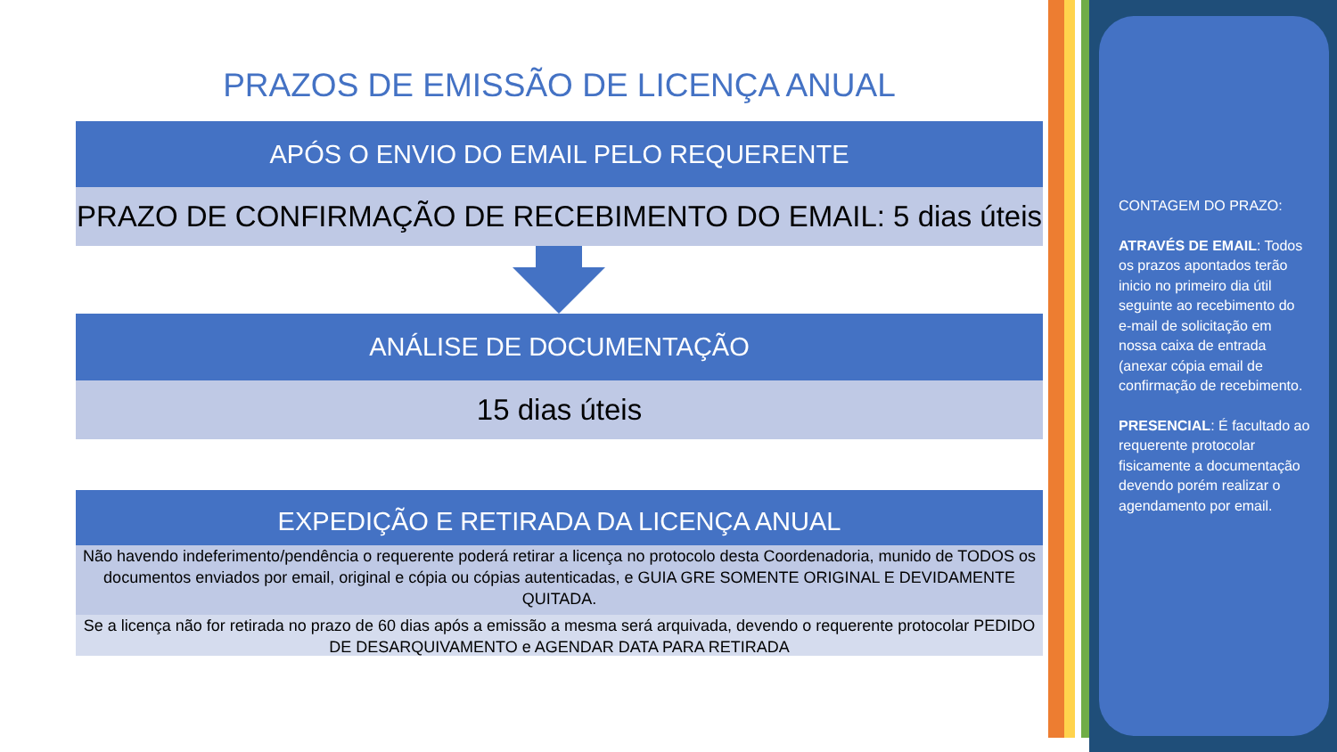PRAZOS DE EMISSÃO DE LICENÇA ANUAL
APÓS O ENVIO DO EMAIL PELO REQUERENTE
PRAZO DE CONFIRMAÇÃO DE RECEBIMENTO DO EMAIL: 5 dias úteis
ANÁLISE DE DOCUMENTAÇÃO
15 dias úteis
EXPEDIÇÃO E RETIRADA DA LICENÇA ANUAL
Não havendo indeferimento/pendência o requerente poderá retirar a licença no protocolo desta Coordenadoria, munido de TODOS os documentos enviados por email, original e cópia ou cópias autenticadas, e GUIA GRE SOMENTE ORIGINAL E DEVIDAMENTE QUITADA.
Se a licença não for retirada no prazo de 60 dias após a emissão a mesma será arquivada, devendo o requerente protocolar PEDIDO DE DESARQUIVAMENTO e AGENDAR DATA PARA RETIRADA
CONTAGEM DO PRAZO:
ATRAVÉS DE EMAIL: Todos os prazos apontados terão inicio no primeiro dia útil seguinte ao recebimento do e-mail de solicitação em nossa caixa de entrada (anexar cópia email de confirmação de recebimento.
PRESENCIAL: É facultado ao requerente protocolar fisicamente a documentação devendo porém realizar o agendamento por email.